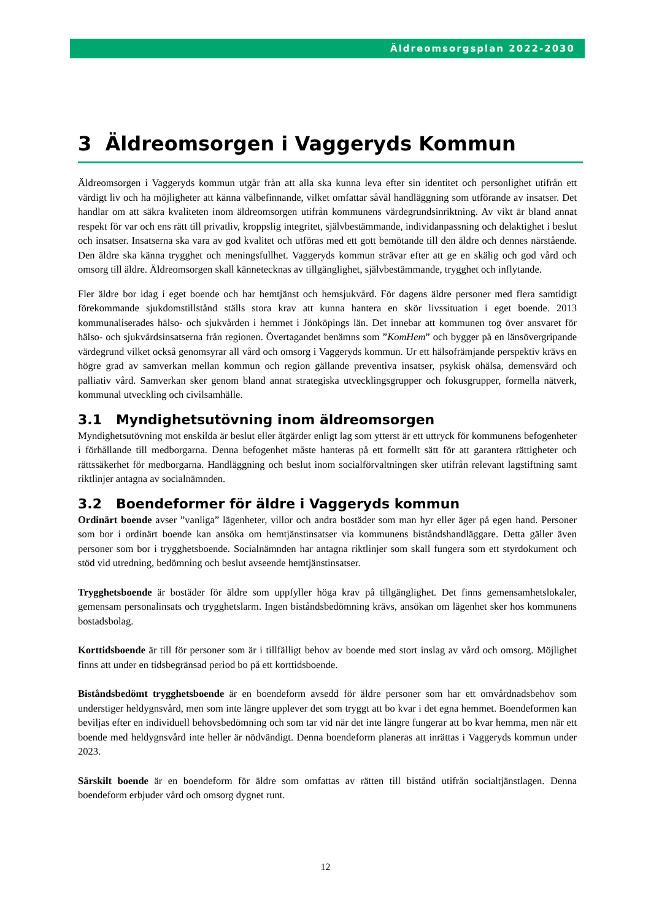Äldreomsorgsplan 2022-2030
3 Äldreomsorgen i Vaggeryds Kommun
Äldreomsorgen i Vaggeryds kommun utgår från att alla ska kunna leva efter sin identitet och personlighet utifrån ett värdigt liv och ha möjligheter att känna välbefinnande, vilket omfattar såväl handläggning som utförande av insatser. Det handlar om att säkra kvaliteten inom äldreomsorgen utifrån kommunens värdegrundsinriktning. Av vikt är bland annat respekt för var och ens rätt till privatliv, kroppslig integritet, självbestämmande, individanpassning och delaktighet i beslut och insatser. Insatserna ska vara av god kvalitet och utföras med ett gott bemötande till den äldre och dennes närstående. Den äldre ska känna trygghet och meningsfullhet. Vaggeryds kommun strävar efter att ge en skälig och god vård och omsorg till äldre. Äldreomsorgen skall kännetecknas av tillgänglighet, självbestämmande, trygghet och inflytande.
Fler äldre bor idag i eget boende och har hemtjänst och hemsjukvård. För dagens äldre personer med flera samtidigt förekommande sjukdomstillstånd ställs stora krav att kunna hantera en skör livssituation i eget boende. 2013 kommunaliserades hälso- och sjukvården i hemmet i Jönköpings län. Det innebar att kommunen tog över ansvaret för hälso- och sjukvårdsinsatserna från regionen. Övertagandet benämns som ”KomHem” och bygger på en länsövergripande värdegrund vilket också genomsyrar all vård och omsorg i Vaggeryds kommun. Ur ett hälsofrämjande perspektiv krävs en högre grad av samverkan mellan kommun och region gällande preventiva insatser, psykisk ohälsa, demensvård och palliativ vård. Samverkan sker genom bland annat strategiska utvecklingsgrupper och fokusgrupper, formella nätverk, kommunal utveckling och civilsamhälle.
3.1 Myndighetsutövning inom äldreomsorgen
Myndighetsutövning mot enskilda är beslut eller åtgärder enligt lag som ytterst är ett uttryck för kommunens befogenheter i förhållande till medborgarna. Denna befogenhet måste hanteras på ett formellt sätt för att garantera rättigheter och rättssäkerhet för medborgarna. Handläggning och beslut inom socialförvaltningen sker utifrån relevant lagstiftning samt riktlinjer antagna av socialnämnden.
3.2 Boendeformer för äldre i Vaggeryds kommun
Ordinärt boende avser ”vanliga” lägenheter, villor och andra bostäder som man hyr eller äger på egen hand. Personer som bor i ordinärt boende kan ansöka om hemtjänstinsatser via kommunens biståndshandläggare. Detta gäller även personer som bor i trygghetsboende. Socialnämnden har antagna riktlinjer som skall fungera som ett styrdokument och stöd vid utredning, bedömning och beslut avseende hemtjänstinsatser.
Trygghetsboende är bostäder för äldre som uppfyller höga krav på tillgänglighet. Det finns gemensamhetslokaler, gemensam personalinsats och trygghetslarm. Ingen biståndsbedömning krävs, ansökan om lägenhet sker hos kommunens bostadsbolag.
Korttidsboende är till för personer som är i tillfälligt behov av boende med stort inslag av vård och omsorg. Möjlighet finns att under en tidsbegränsad period bo på ett korttidsboende.
Biståndsbedömt trygghetsboende är en boendeform avsedd för äldre personer som har ett omvårdnadsbehov som understiger heldygnsvård, men som inte längre upplever det som tryggt att bo kvar i det egna hemmet. Boendeformen kan beviljas efter en individuell behovsbedömning och som tar vid när det inte längre fungerar att bo kvar hemma, men när ett boende med heldygnsvård inte heller är nödvändigt. Denna boendeform planeras att inrättas i Vaggeryds kommun under 2023.
Särskilt boende är en boendeform för äldre som omfattas av rätten till bistånd utifrån socialtjänstlagen. Denna boendeform erbjuder vård och omsorg dygnet runt.
12